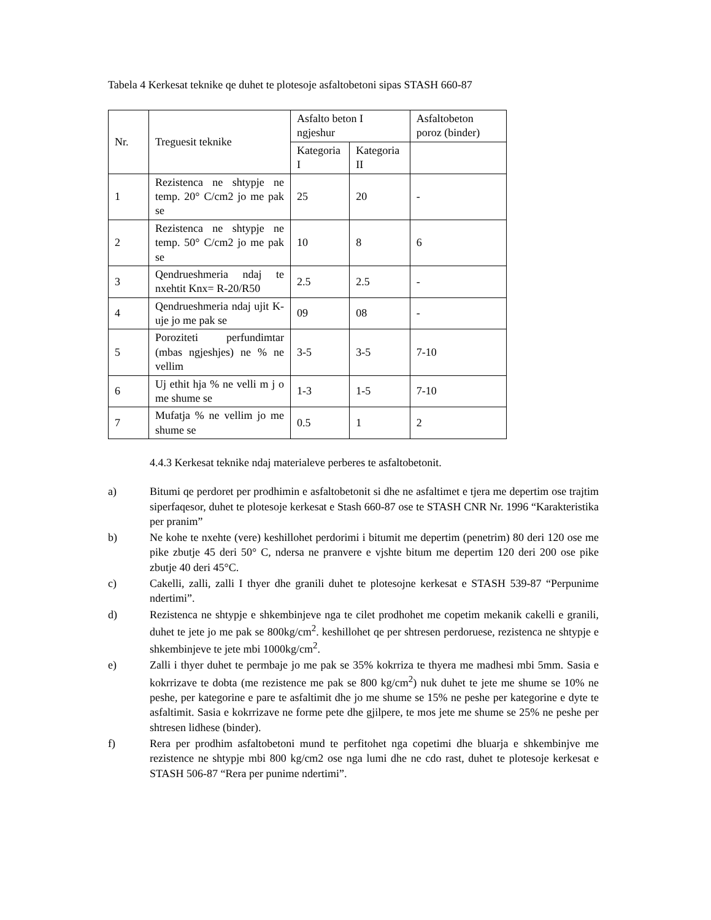Tabela 4 Kerkesat teknike qe duhet te plotesoje asfaltobetoni sipas STASH 660-87
| Nr. | Treguesit teknike | Asfalto beton I ngjeshur | | Asfaltobeton poroz (binder) |
| --- | --- | --- | --- | --- |
| | | Kategoria I | Kategoria II | |
| 1 | Rezistenca ne shtypje ne temp. 20° C/cm2 jo me pak se | 25 | 20 | - |
| 2 | Rezistenca ne shtypje ne temp. 50° C/cm2 jo me pak se | 10 | 8 | 6 |
| 3 | Qendrueshmeria ndaj te nxehtit Knx= R-20/R50 | 2.5 | 2.5 | - |
| 4 | Qendrueshmeria ndaj ujit K-uje jo me pak se | 09 | 08 | - |
| 5 | Poroziteti perfundimtar (mbas ngjeshjes) ne % ne vellim | 3-5 | 3-5 | 7-10 |
| 6 | Uj ethit hja % ne velli m j o me shume se | 1-3 | 1-5 | 7-10 |
| 7 | Mufatja % ne vellim jo me shume se | 0.5 | 1 | 2 |
4.4.3 Kerkesat teknike ndaj materialeve perberes te asfaltobetonit.
a) Bitumi qe perdoret per prodhimin e asfaltobetonit si dhe ne asfaltimet e tjera me depertim ose trajtim siperfaqesor, duhet te plotesoje kerkesat e Stash 660-87 ose te STASH CNR Nr. 1996 “Karakteristika per pranim”
b) Ne kohe te nxehte (vere) keshillohet perdorimi i bitumit me depertim (penetrim) 80 deri 120 ose me pike zbutje 45 deri 50° C, ndersa ne pranvere e vjshte bitum me depertim 120 deri 200 ose pike zbutje 40 deri 45°C.
c) Cakelli, zalli, zalli I thyer dhe granili duhet te plotesojne kerkesat e STASH 539-87 “Perpunime ndertimi”.
d) Rezistenca ne shtypje e shkembinjeve nga te cilet prodhohet me copetim mekanik cakelli e granili, duhet te jete jo me pak se 800kg/cm<sup>2</sup>. keshillohet qe per shtresen perdoruese, rezistenca ne shtypje e shkembinjeve te jete mbi 1000kg/cm<sup>2</sup>.
e) Zalli i thyer duhet te permbaje jo me pak se 35% kokrriza te thyera me madhesi mbi 5mm. Sasia e kokrrizave te dobta (me rezistence me pak se 800 kg/cm<sup>2</sup>) nuk duhet te jete me shume se 10% ne peshe, per kategorine e pare te asfaltimit dhe jo me shume se 15% ne peshe per kategorine e dyte te asfaltimit. Sasia e kokrrizave ne forme pete dhe gjilpere, te mos jete me shume se 25% ne peshe per shtresen lidhese (binder).
f) Rera per prodhim asfaltobetoni mund te perfitohet nga copetimi dhe bluarja e shkembinjve me rezistence ne shtypje mbi 800 kg/cm2 ose nga lumi dhe ne cdo rast, duhet te plotesoje kerkesat e STASH 506-87 “Rera per punime ndertimi”.